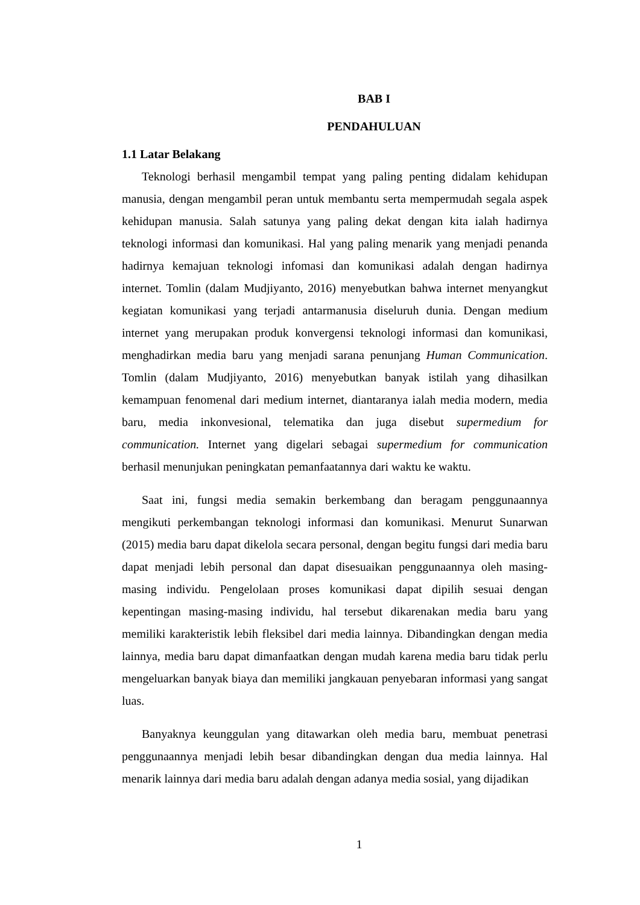BAB I
PENDAHULUAN
1.1 Latar Belakang
Teknologi berhasil mengambil tempat yang paling penting didalam kehidupan manusia, dengan mengambil peran untuk membantu serta mempermudah segala aspek kehidupan manusia. Salah satunya yang paling dekat dengan kita ialah hadirnya teknologi informasi dan komunikasi. Hal yang paling menarik yang menjadi penanda hadirnya kemajuan teknologi infomasi dan komunikasi adalah dengan hadirnya internet. Tomlin (dalam Mudjiyanto, 2016) menyebutkan bahwa internet menyangkut kegiatan komunikasi yang terjadi antarmanusia diseluruh dunia. Dengan medium internet yang merupakan produk konvergensi teknologi informasi dan komunikasi, menghadirkan media baru yang menjadi sarana penunjang Human Communication. Tomlin (dalam Mudjiyanto, 2016) menyebutkan banyak istilah yang dihasilkan kemampuan fenomenal dari medium internet, diantaranya ialah media modern, media baru, media inkonvesional, telematika dan juga disebut supermedium for communication. Internet yang digelari sebagai supermedium for communication berhasil menunjukan peningkatan pemanfaatannya dari waktu ke waktu.
Saat ini, fungsi media semakin berkembang dan beragam penggunaannya mengikuti perkembangan teknologi informasi dan komunikasi. Menurut Sunarwan (2015) media baru dapat dikelola secara personal, dengan begitu fungsi dari media baru dapat menjadi lebih personal dan dapat disesuaikan penggunaannya oleh masing-masing individu. Pengelolaan proses komunikasi dapat dipilih sesuai dengan kepentingan masing-masing individu, hal tersebut dikarenakan media baru yang memiliki karakteristik lebih fleksibel dari media lainnya. Dibandingkan dengan media lainnya, media baru dapat dimanfaatkan dengan mudah karena media baru tidak perlu mengeluarkan banyak biaya dan memiliki jangkauan penyebaran informasi yang sangat luas.
Banyaknya keunggulan yang ditawarkan oleh media baru, membuat penetrasi penggunaannya menjadi lebih besar dibandingkan dengan dua media lainnya. Hal menarik lainnya dari media baru adalah dengan adanya media sosial, yang dijadikan
1